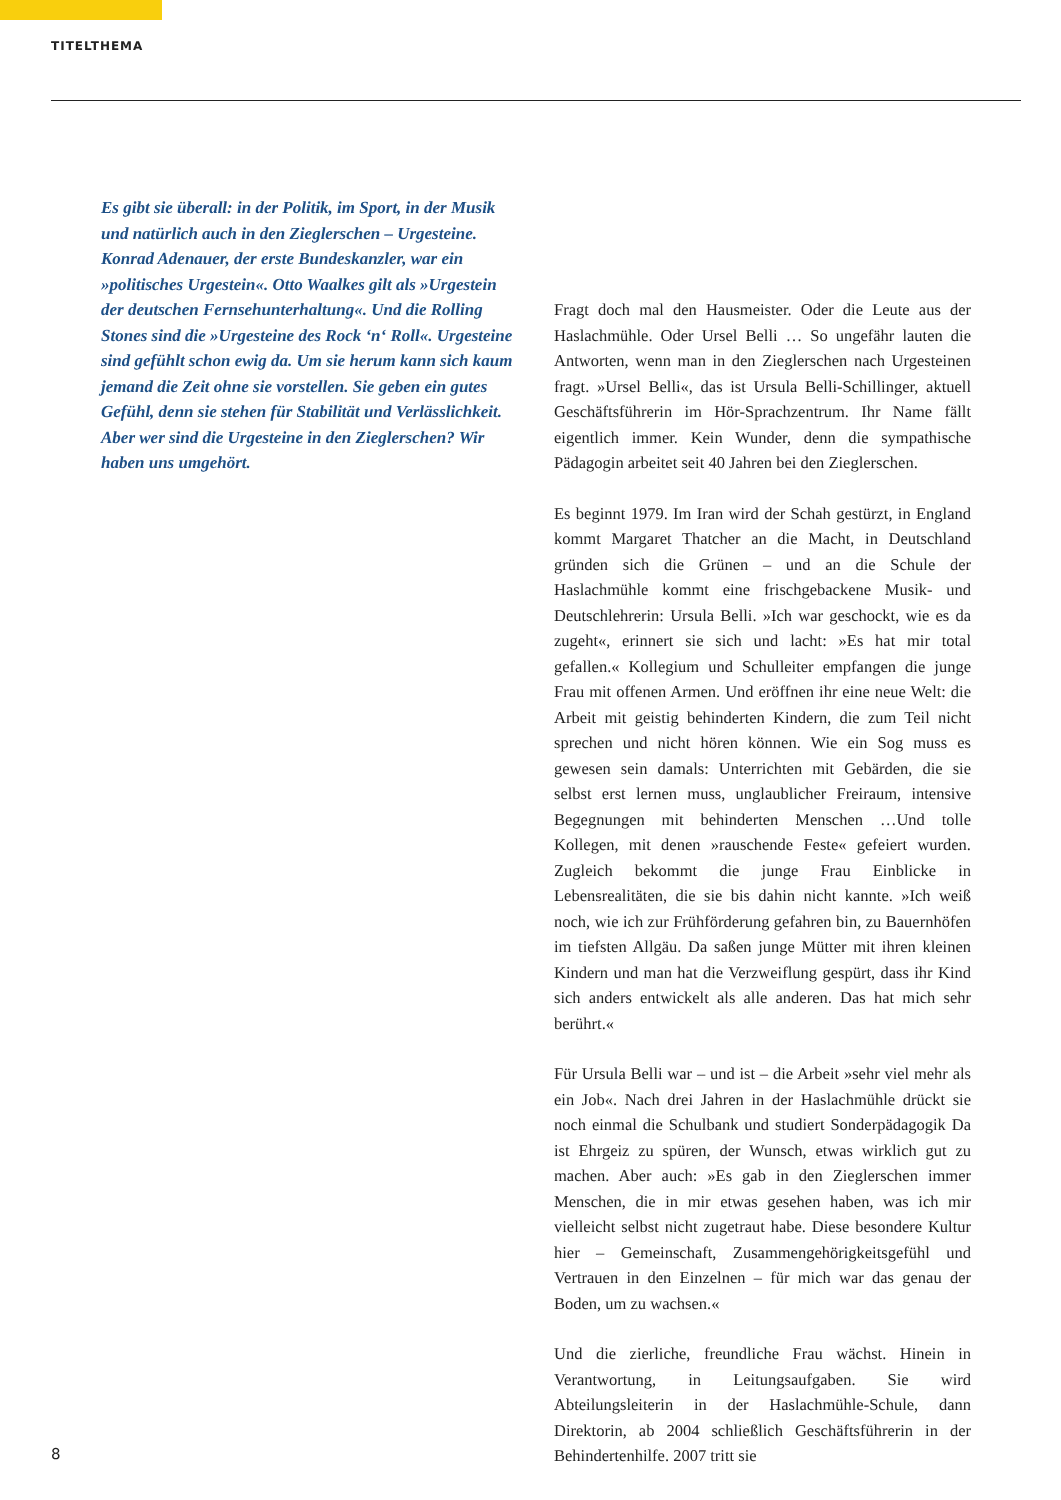TITELTHEMA
Es gibt sie überall: in der Politik, im Sport, in der Musik und natürlich auch in den Zieglerschen – Urgesteine. Konrad Adenauer, der erste Bundeskanzler, war ein »politisches Urgestein«. Otto Waalkes gilt als »Urgestein der deutschen Fernsehunterhaltung«. Und die Rolling Stones sind die »Urgesteine des Rock ‘n‘ Roll«. Urgesteine sind gefühlt schon ewig da. Um sie herum kann sich kaum jemand die Zeit ohne sie vorstellen. Sie geben ein gutes Gefühl, denn sie stehen für Stabilität und Verlässlichkeit. Aber wer sind die Urgesteine in den Zieglerschen? Wir haben uns umgehört.
Fragt doch mal den Hausmeister. Oder die Leute aus der Haslachmühle. Oder Ursel Belli … So ungefähr lauten die Antworten, wenn man in den Zieglerschen nach Urgesteinen fragt. »Ursel Belli«, das ist Ursula Belli-Schillinger, aktuell Geschäftsführerin im Hör-Sprachzentrum. Ihr Name fällt eigentlich immer. Kein Wunder, denn die sympathische Pädagogin arbeitet seit 40 Jahren bei den Zieglerschen.
Es beginnt 1979. Im Iran wird der Schah gestürzt, in England kommt Margaret Thatcher an die Macht, in Deutschland gründen sich die Grünen – und an die Schule der Haslachmühle kommt eine frischgebackene Musik- und Deutschlehrerin: Ursula Belli. »Ich war geschockt, wie es da zugeht«, erinnert sie sich und lacht: »Es hat mir total gefallen.« Kollegium und Schulleiter empfangen die junge Frau mit offenen Armen. Und eröffnen ihr eine neue Welt: die Arbeit mit geistig behinderten Kindern, die zum Teil nicht sprechen und nicht hören können. Wie ein Sog muss es gewesen sein damals: Unterrichten mit Gebärden, die sie selbst erst lernen muss, unglaublicher Freiraum, intensive Begegnungen mit behinderten Menschen …Und tolle Kollegen, mit denen »rauschende Feste« gefeiert wurden. Zugleich bekommt die junge Frau Einblicke in Lebensrealitäten, die sie bis dahin nicht kannte. »Ich weiß noch, wie ich zur Frühförderung gefahren bin, zu Bauernhöfen im tiefsten Allgäu. Da saßen junge Mütter mit ihren kleinen Kindern und man hat die Verzweiflung gespürt, dass ihr Kind sich anders entwickelt als alle anderen. Das hat mich sehr berührt.«
Für Ursula Belli war – und ist – die Arbeit »sehr viel mehr als ein Job«. Nach drei Jahren in der Haslachmühle drückt sie noch einmal die Schulbank und studiert Sonderpädagogik Da ist Ehrgeiz zu spüren, der Wunsch, etwas wirklich gut zu machen. Aber auch: »Es gab in den Zieglerschen immer Menschen, die in mir etwas gesehen haben, was ich mir vielleicht selbst nicht zugetraut habe. Diese besondere Kultur hier – Gemeinschaft, Zusammengehörigkeitsgefühl und Vertrauen in den Einzelnen – für mich war das genau der Boden, um zu wachsen.«
Und die zierliche, freundliche Frau wächst. Hinein in Verantwortung, in Leitungsaufgaben. Sie wird Abteilungsleiterin in der Haslachmühle-Schule, dann Direktorin, ab 2004 schließlich Geschäftsführerin in der Behindertenhilfe. 2007 tritt sie
8